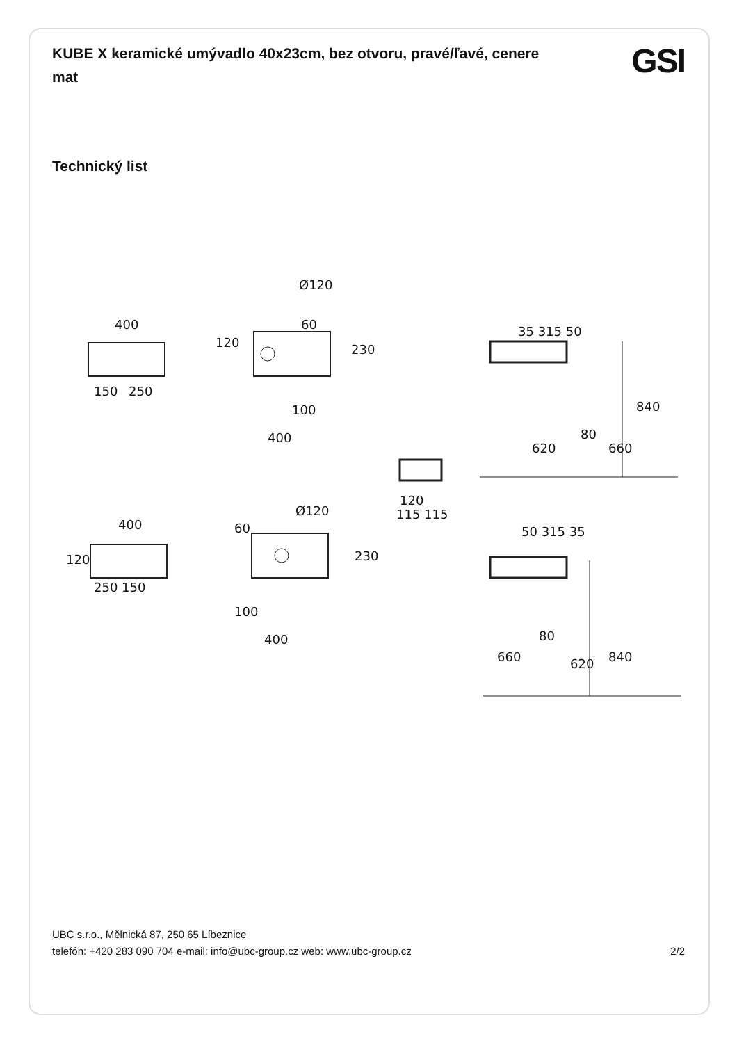KUBE X keramické umývadlo 40x23cm, bez otvoru, pravé/ľavé, cenere mat
GSI
Technický list
400
150
250
Ø120
60
100
400
120
230
120
115 115
35 315 50
80
840
620
660
400
250 150
120
Ø120
60
100
400
230
50 315 35
80
840
660
620
UBC s.r.o., Mělnická 87, 250 65 Líbeznice
telefón: +420 283 090 704 e-mail: info@ubc-group.cz web: www.ubc-group.cz 2/2